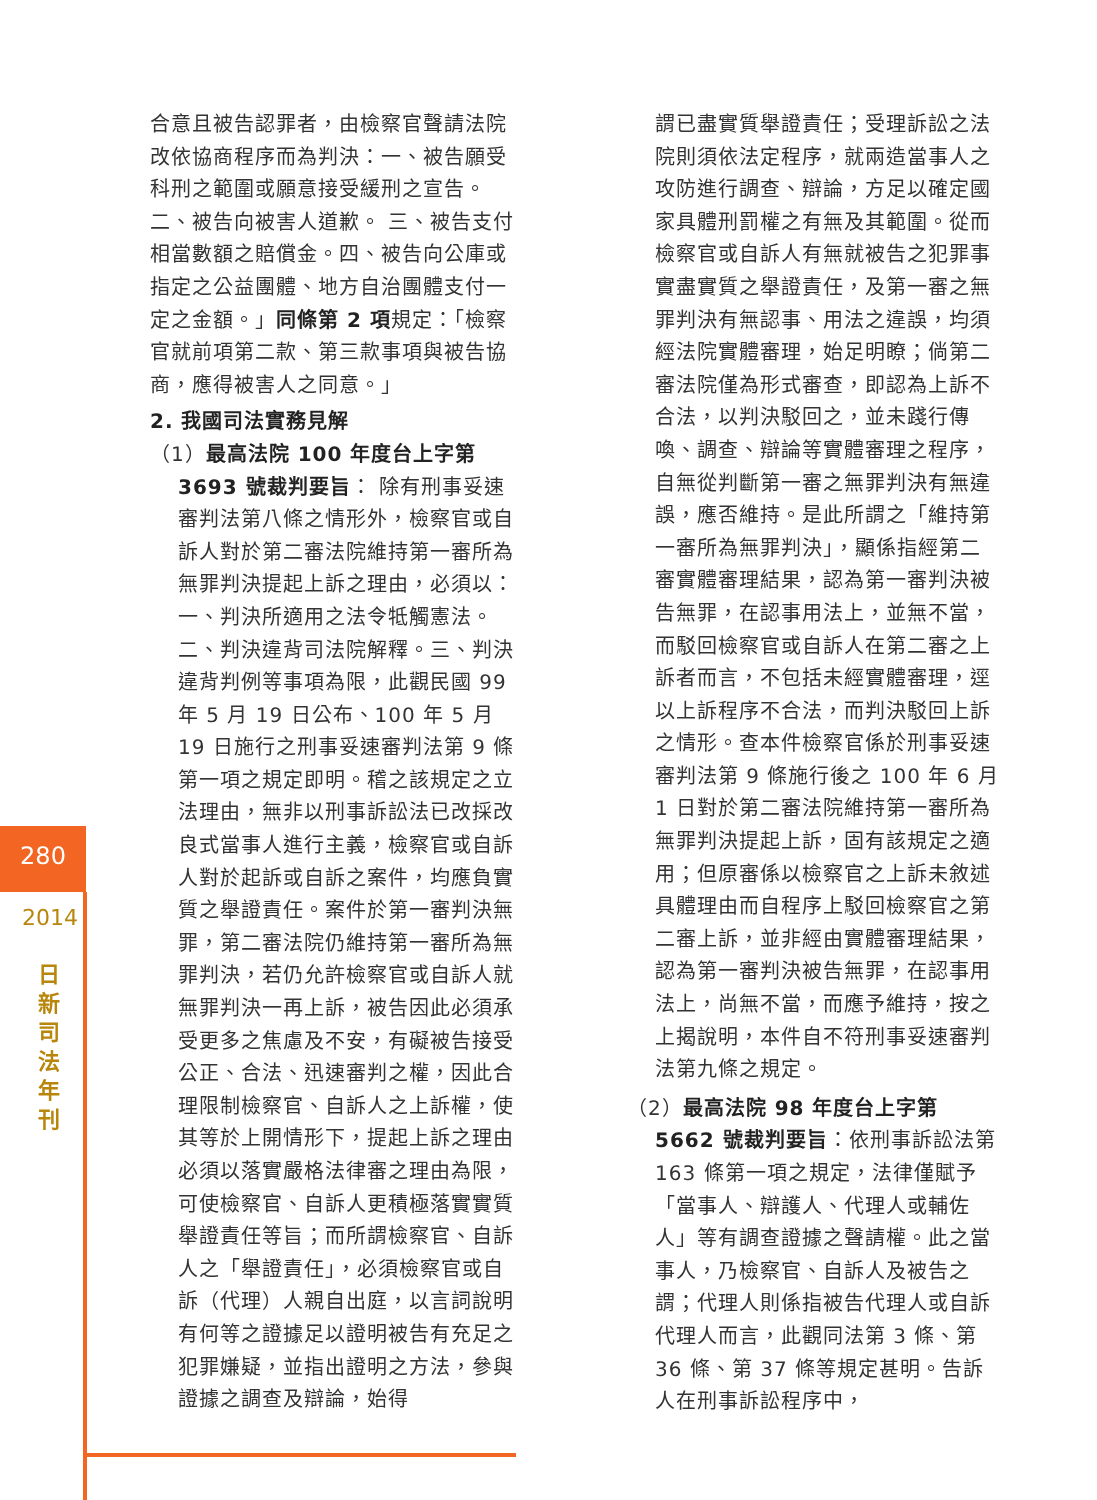280
2014
日新司法年刊
合意且被告認罪者，由檢察官聲請法院改依協商程序而為判決：一、被告願受科刑之範圍或願意接受緩刑之宣告。 二、被告向被害人道歉。 三、被告支付相當數額之賠償金。四、被告向公庫或指定之公益團體、地方自治團體支付一定之金額。」同條第 2 項規定：「檢察官就前項第二款、第三款事項與被告協商，應得被害人之同意。」
2. 我國司法實務見解
（1）最高法院 100 年度台上字第 3693 號裁判要旨： 除有刑事妥速審判法第八條之情形外，檢察官或自訴人對於第二審法院維持第一審所為無罪判決提起上訴之理由，必須以：一、判決所適用之法令牴觸憲法。二、判決違背司法院解釋。三、判決違背判例等事項為限，此觀民國 99 年 5 月 19 日公布、100 年 5 月 19 日施行之刑事妥速審判法第 9 條第一項之規定即明。稽之該規定之立法理由，無非以刑事訴訟法已改採改良式當事人進行主義，檢察官或自訴人對於起訴或自訴之案件，均應負實質之舉證責任。案件於第一審判決無罪，第二審法院仍維持第一審所為無罪判決，若仍允許檢察官或自訴人就無罪判決一再上訴，被告因此必須承受更多之焦慮及不安，有礙被告接受公正、合法、迅速審判之權，因此合理限制檢察官、自訴人之上訴權，使其等於上開情形下，提起上訴之理由必須以落實嚴格法律審之理由為限，可使檢察官、自訴人更積極落實實質舉證責任等旨；而所謂檢察官、自訴人之「舉證責任」，必須檢察官或自訴（代理）人親自出庭，以言詞說明有何等之證據足以證明被告有充足之犯罪嫌疑，並指出證明之方法，參與證據之調查及辯論，始得
謂已盡實質舉證責任；受理訴訟之法院則須依法定程序，就兩造當事人之攻防進行調查、辯論，方足以確定國家具體刑罰權之有無及其範圍。從而檢察官或自訴人有無就被告之犯罪事實盡實質之舉證責任，及第一審之無罪判決有無認事、用法之違誤，均須經法院實體審理，始足明瞭；倘第二審法院僅為形式審查，即認為上訴不合法，以判決駁回之，並未踐行傳喚、調查、辯論等實體審理之程序，自無從判斷第一審之無罪判決有無違誤，應否維持。是此所謂之「維持第一審所為無罪判決」，顯係指經第二審實體審理結果，認為第一審判決被告無罪，在認事用法上，並無不當，而駁回檢察官或自訴人在第二審之上訴者而言，不包括未經實體審理，逕以上訴程序不合法，而判決駁回上訴之情形。查本件檢察官係於刑事妥速審判法第 9 條施行後之 100 年 6 月 1 日對於第二審法院維持第一審所為無罪判決提起上訴，固有該規定之適用；但原審係以檢察官之上訴未敘述具體理由而自程序上駁回檢察官之第二審上訴，並非經由實體審理結果，認為第一審判決被告無罪，在認事用法上，尚無不當，而應予維持，按之上揭說明，本件自不符刑事妥速審判法第九條之規定。
（2）最高法院 98 年度台上字第 5662 號裁判要旨：依刑事訴訟法第 163 條第一項之規定，法律僅賦予「當事人、辯護人、代理人或輔佐人」等有調查證據之聲請權。此之當事人，乃檢察官、自訴人及被告之謂；代理人則係指被告代理人或自訴代理人而言，此觀同法第 3 條、第 36 條、第 37 條等規定甚明。告訴人在刑事訴訟程序中，